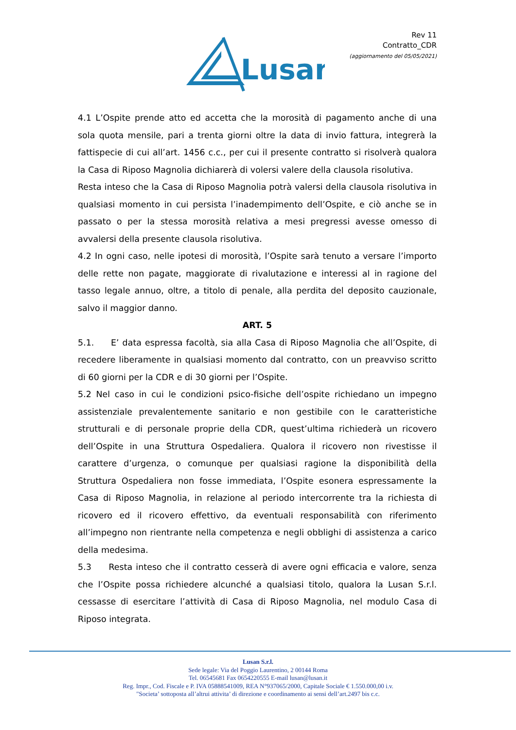Lusan
Rev 11
Contratto_CDR
(aggiornamento del 05/05/2021)
4.1 L’Ospite prende atto ed accetta che la morosità di pagamento anche di una sola quota mensile, pari a trenta giorni oltre la data di invio fattura, integrerà la fattispecie di cui all’art. 1456 c.c., per cui il presente contratto si risolverà qualora la Casa di Riposo Magnolia dichiarerà di volersi valere della clausola risolutiva.
Resta inteso che la Casa di Riposo Magnolia potrà valersi della clausola risolutiva in qualsiasi momento in cui persista l’inadempimento dell’Ospite, e ciò anche se in passato o per la stessa morosità relativa a mesi pregressi avesse omesso di avvalersi della presente clausola risolutiva.
4.2 In ogni caso, nelle ipotesi di morosità, l’Ospite sarà tenuto a versare l’importo delle rette non pagate, maggiorate di rivalutazione e interessi al in ragione del tasso legale annuo, oltre, a titolo di penale, alla perdita del deposito cauzionale, salvo il maggior danno.
ART. 5
5.1. E’ data espressa facoltà, sia alla Casa di Riposo Magnolia che all’Ospite, di recedere liberamente in qualsiasi momento dal contratto, con un preavviso scritto di 60 giorni per la CDR e di 30 giorni per l’Ospite.
5.2 Nel caso in cui le condizioni psico-fisiche dell’ospite richiedano un impegno assistenziale prevalentemente sanitario e non gestibile con le caratteristiche strutturali e di personale proprie della CDR, quest’ultima richiederà un ricovero dell’Ospite in una Struttura Ospedaliera. Qualora il ricovero non rivestisse il carattere d’urgenza, o comunque per qualsiasi ragione la disponibilità della Struttura Ospedaliera non fosse immediata, l’Ospite esonera espressamente la Casa di Riposo Magnolia, in relazione al periodo intercorrente tra la richiesta di ricovero ed il ricovero effettivo, da eventuali responsabilità con riferimento all’impegno non rientrante nella competenza e negli obblighi di assistenza a carico della medesima.
5.3 Resta inteso che il contratto cesserà di avere ogni efficacia e valore, senza che l’Ospite possa richiedere alcunché a qualsiasi titolo, qualora la Lusan S.r.l. cessasse di esercitare l’attività di Casa di Riposo Magnolia, nel modulo Casa di Riposo integrata.
Lusan S.r.l.
Sede legale: Via del Poggio Laurentino, 2 00144 Roma
Tel. 06545681 Fax 0654220555 E-mail lusan@lusan.it
Reg. Impr., Cod. Fiscale e P. IVA 05888541009, REA N°937065/2000, Capitale Sociale € 1.550.000,00 i.v.
"Societa’ sottoposta all’altrui attivita’ di direzione e coordinamento ai sensi dell’art.2497 bis c.c.